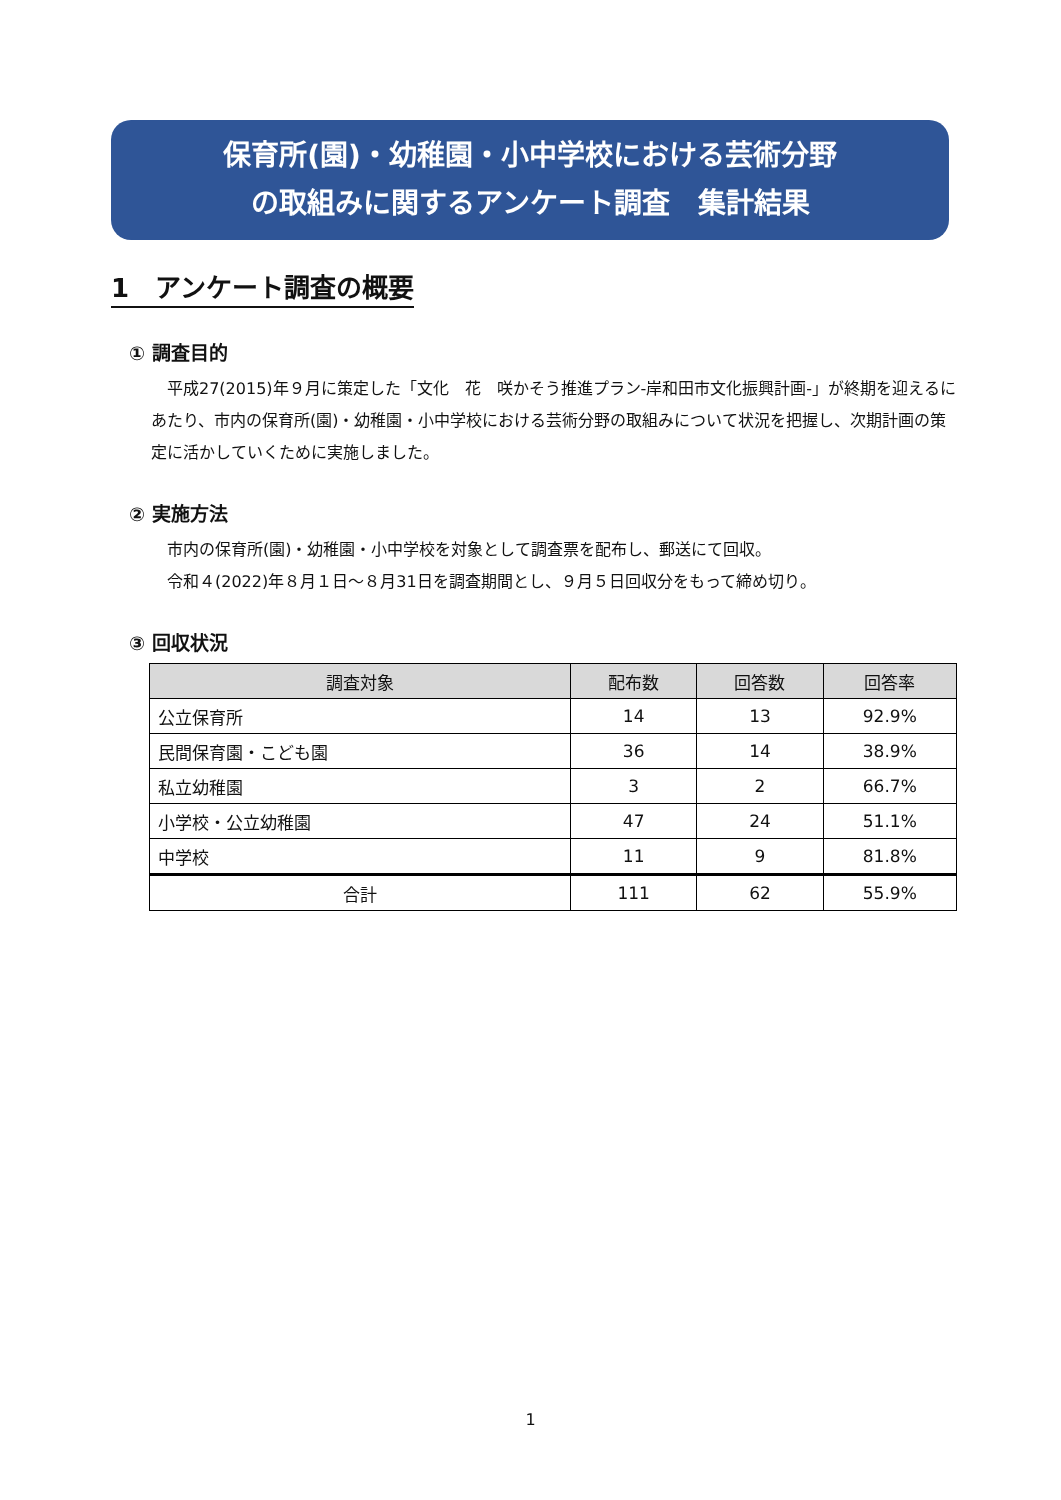保育所(園)・幼稚園・小中学校における芸術分野
の取組みに関するアンケート調査　集計結果
1　アンケート調査の概要
① 調査目的
　平成27(2015)年９月に策定した「文化　花　咲かそう推進プラン-岸和田市文化振興計画-」が終期を迎えるにあたり、市内の保育所(園)・幼稚園・小中学校における芸術分野の取組みについて状況を把握し、次期計画の策定に活かしていくために実施しました。
② 実施方法
　市内の保育所(園)・幼稚園・小中学校を対象として調査票を配布し、郵送にて回収。
　令和４(2022)年８月１日～８月31日を調査期間とし、９月５日回収分をもって締め切り。
③ 回収状況
| 調査対象 | 配布数 | 回答数 | 回答率 |
| --- | --- | --- | --- |
| 公立保育所 | 14 | 13 | 92.9% |
| 民間保育園・こども園 | 36 | 14 | 38.9% |
| 私立幼稚園 | 3 | 2 | 66.7% |
| 小学校・公立幼稚園 | 47 | 24 | 51.1% |
| 中学校 | 11 | 9 | 81.8% |
| 合計 | 111 | 62 | 55.9% |
1